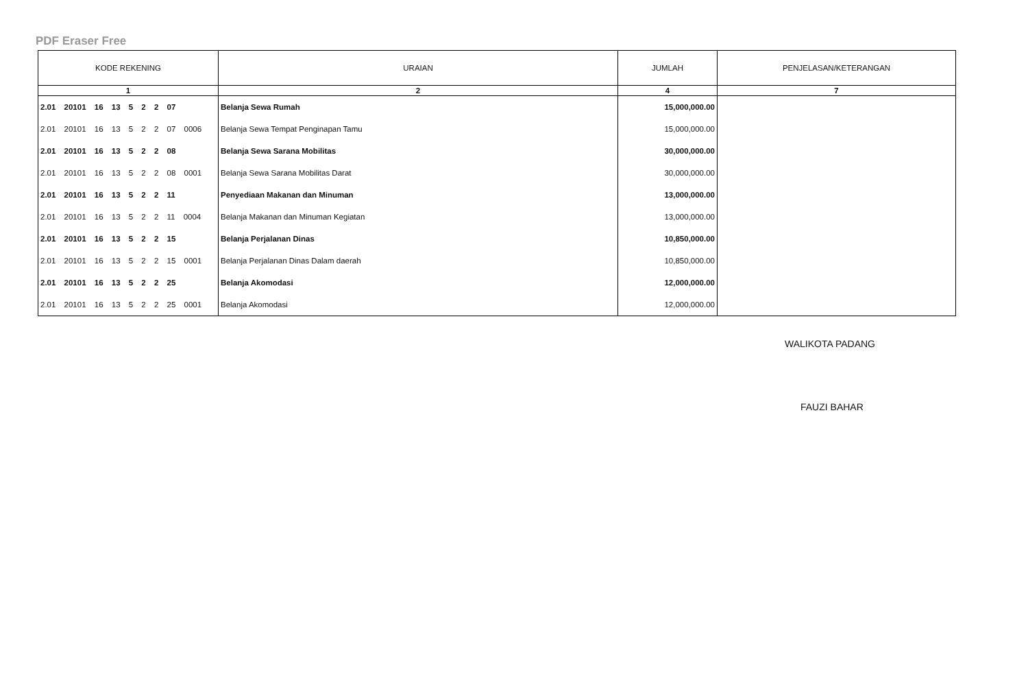PDF Eraser Free
| KODE REKENING | URAIAN | JUMLAH | PENJELASAN/KETERANGAN |
| --- | --- | --- | --- |
| 1 | 2 | 4 | 7 |
| 2.01 20101 16 13 5 2 2 07 | Belanja Sewa Rumah | 15,000,000.00 | |
| 2.01 20101 16 13 5 2 2 07 0006 | Belanja Sewa Tempat Penginapan Tamu | 15,000,000.00 | |
| 2.01 20101 16 13 5 2 2 08 | Belanja Sewa Sarana Mobilitas | 30,000,000.00 | |
| 2.01 20101 16 13 5 2 2 08 0001 | Belanja Sewa Sarana Mobilitas Darat | 30,000,000.00 | |
| 2.01 20101 16 13 5 2 2 11 | Penyediaan Makanan dan Minuman | 13,000,000.00 | |
| 2.01 20101 16 13 5 2 2 11 0004 | Belanja Makanan dan Minuman Kegiatan | 13,000,000.00 | |
| 2.01 20101 16 13 5 2 2 15 | Belanja Perjalanan Dinas | 10,850,000.00 | |
| 2.01 20101 16 13 5 2 2 15 0001 | Belanja Perjalanan Dinas Dalam daerah | 10,850,000.00 | |
| 2.01 20101 16 13 5 2 2 25 | Belanja Akomodasi | 12,000,000.00 | |
| 2.01 20101 16 13 5 2 2 25 0001 | Belanja Akomodasi | 12,000,000.00 | |
WALIKOTA PADANG
FAUZI BAHAR